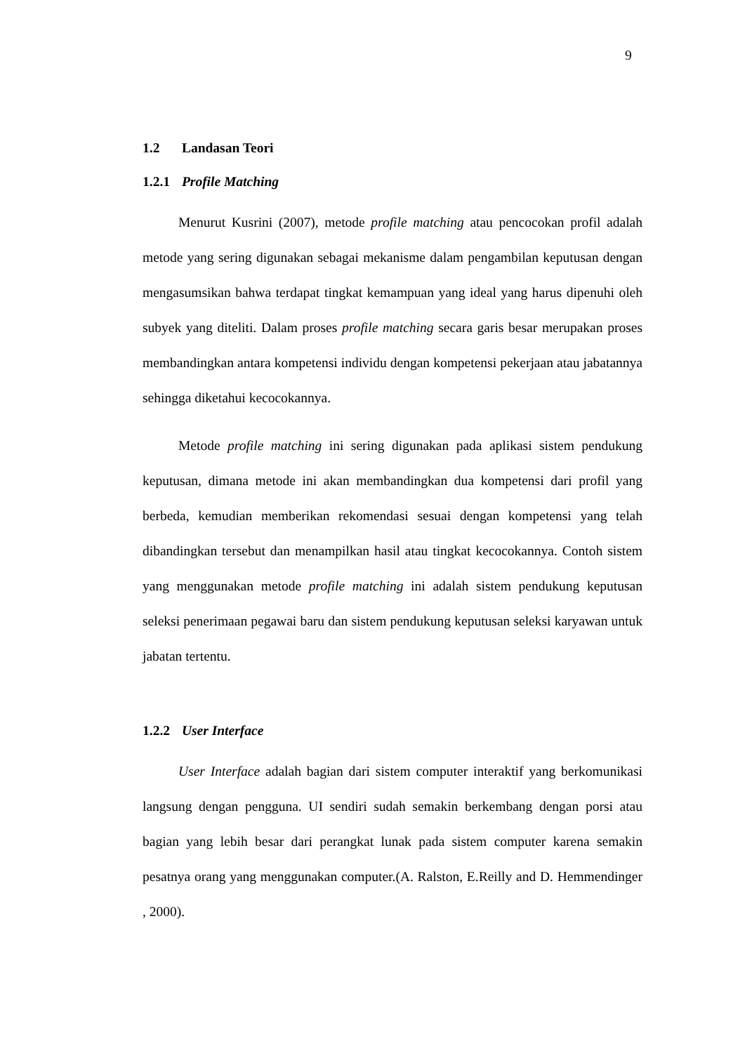9
1.2 Landasan Teori
1.2.1 Profile Matching
Menurut Kusrini (2007), metode profile matching atau pencocokan profil adalah metode yang sering digunakan sebagai mekanisme dalam pengambilan keputusan dengan mengasumsikan bahwa terdapat tingkat kemampuan yang ideal yang harus dipenuhi oleh subyek yang diteliti. Dalam proses profile matching secara garis besar merupakan proses membandingkan antara kompetensi individu dengan kompetensi pekerjaan atau jabatannya sehingga diketahui kecocokannya.
Metode profile matching ini sering digunakan pada aplikasi sistem pendukung keputusan, dimana metode ini akan membandingkan dua kompetensi dari profil yang berbeda, kemudian memberikan rekomendasi sesuai dengan kompetensi yang telah dibandingkan tersebut dan menampilkan hasil atau tingkat kecocokannya. Contoh sistem yang menggunakan metode profile matching ini adalah sistem pendukung keputusan seleksi penerimaan pegawai baru dan sistem pendukung keputusan seleksi karyawan untuk jabatan tertentu.
1.2.2 User Interface
User Interface adalah bagian dari sistem computer interaktif yang berkomunikasi langsung dengan pengguna. UI sendiri sudah semakin berkembang dengan porsi atau bagian yang lebih besar dari perangkat lunak pada sistem computer karena semakin pesatnya orang yang menggunakan computer.(A. Ralston, E.Reilly and D. Hemmendinger , 2000).